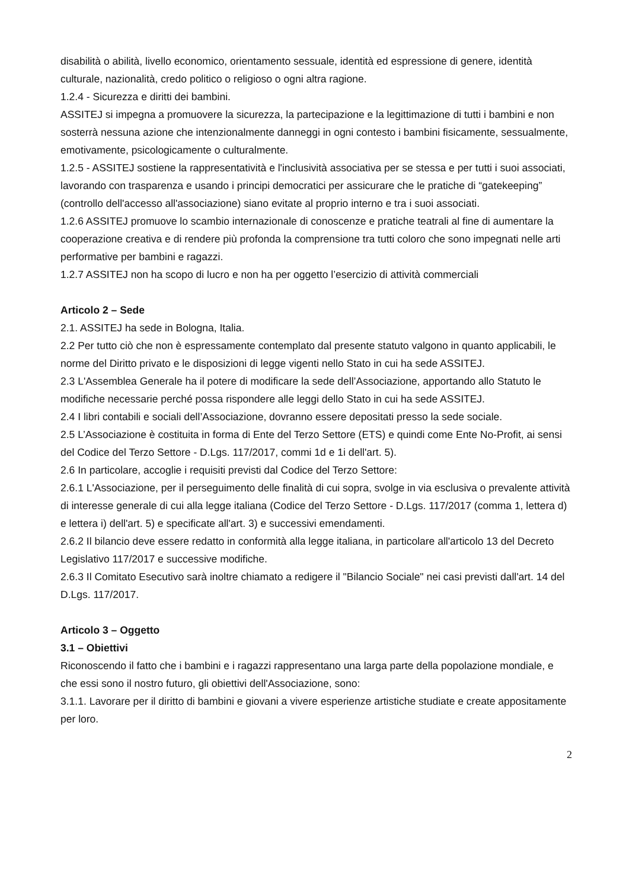disabilità o abilità, livello economico, orientamento sessuale, identità ed espressione di genere, identità culturale, nazionalità, credo politico o religioso o ogni altra ragione.
1.2.4 - Sicurezza e diritti dei bambini.
ASSITEJ si impegna a promuovere la sicurezza, la partecipazione e la legittimazione di tutti i bambini e non sosterrà nessuna azione che intenzionalmente danneggi in ogni contesto i bambini fisicamente, sessualmente, emotivamente, psicologicamente o culturalmente.
1.2.5 - ASSITEJ sostiene la rappresentatività e l'inclusività associativa per se stessa e per tutti i suoi associati, lavorando con trasparenza e usando i principi democratici per assicurare che le pratiche di “gatekeeping” (controllo dell'accesso all'associazione) siano evitate al proprio interno e tra i suoi associati.
1.2.6 ASSITEJ promuove lo scambio internazionale di conoscenze e pratiche teatrali al fine di aumentare la cooperazione creativa e di rendere più profonda la comprensione tra tutti coloro che sono impegnati nelle arti performative per bambini e ragazzi.
1.2.7 ASSITEJ non ha scopo di lucro e non ha per oggetto l’esercizio di attività commerciali
Articolo 2 – Sede
2.1. ASSITEJ ha sede in Bologna, Italia.
2.2 Per tutto ciò che non è espressamente contemplato dal presente statuto valgono in quanto applicabili, le norme del Diritto privato e le disposizioni di legge vigenti nello Stato in cui ha sede ASSITEJ.
2.3 L'Assemblea Generale ha il potere di modificare la sede dell’Associazione, apportando allo Statuto le modifiche necessarie perché possa rispondere alle leggi dello Stato in cui ha sede ASSITEJ.
2.4 I libri contabili e sociali dell’Associazione, dovranno essere depositati presso la sede sociale.
2.5 L’Associazione è costituita in forma di Ente del Terzo Settore (ETS) e quindi come Ente No-Profit, ai sensi del Codice del Terzo Settore - D.Lgs. 117/2017, commi 1d e 1i dell'art. 5).
2.6 In particolare, accoglie i requisiti previsti dal Codice del Terzo Settore:
2.6.1 L'Associazione, per il perseguimento delle finalità di cui sopra, svolge in via esclusiva o prevalente attività di interesse generale di cui alla legge italiana (Codice del Terzo Settore - D.Lgs. 117/2017 (comma 1, lettera d) e lettera i) dell'art. 5) e specificate all'art. 3) e successivi emendamenti.
2.6.2 Il bilancio deve essere redatto in conformità alla legge italiana, in particolare all'articolo 13 del Decreto Legislativo 117/2017 e successive modifiche.
2.6.3 Il Comitato Esecutivo sarà inoltre chiamato a redigere il "Bilancio Sociale" nei casi previsti dall'art. 14 del D.Lgs. 117/2017.
Articolo 3 – Oggetto
3.1 – Obiettivi
Riconoscendo il fatto che i bambini e i ragazzi rappresentano una larga parte della popolazione mondiale, e che essi sono il nostro futuro, gli obiettivi dell'Associazione, sono:
3.1.1. Lavorare per il diritto di bambini e giovani a vivere esperienze artistiche studiate e create appositamente per loro.
2